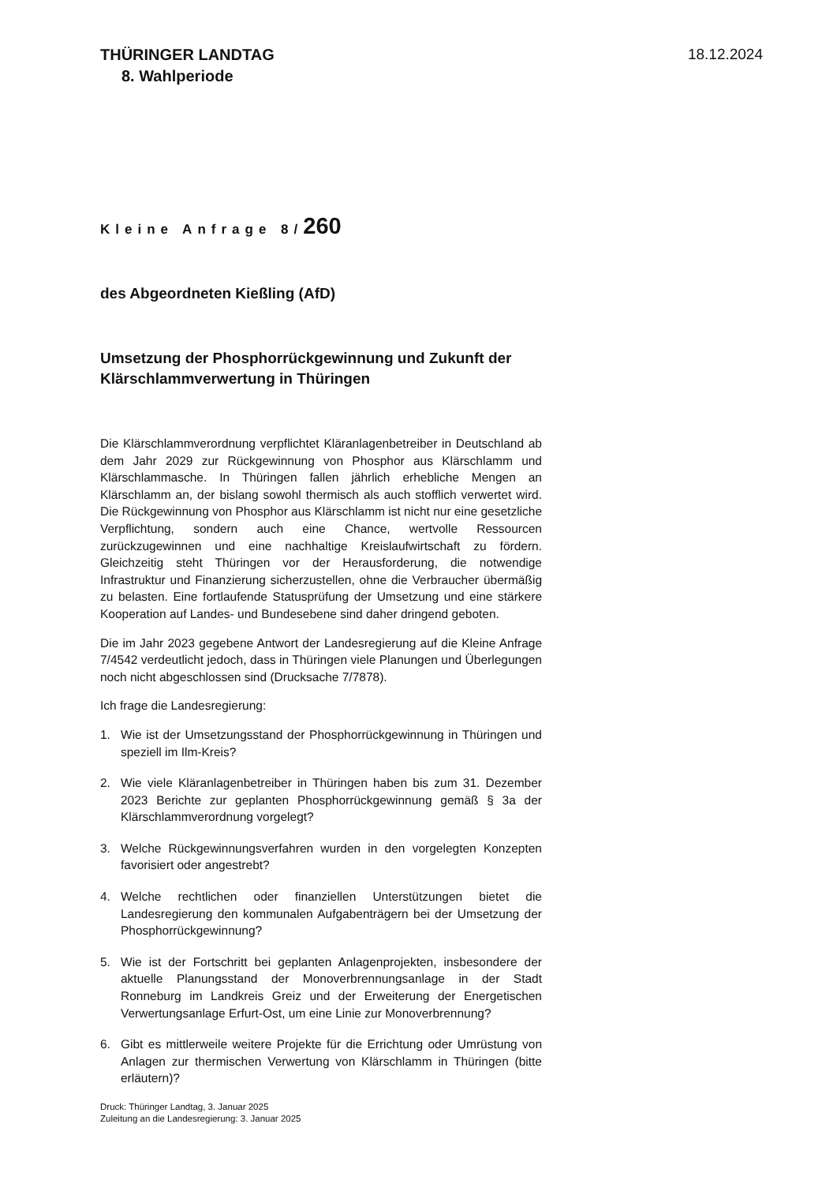THÜRINGER LANDTAG
8. Wahlperiode
18.12.2024
Kleine Anfrage 8/260
des Abgeordneten Kießling (AfD)
Umsetzung der Phosphorrückgewinnung und Zukunft der Klärschlammverwertung in Thüringen
Die Klärschlammverordnung verpflichtet Kläranlagenbetreiber in Deutschland ab dem Jahr 2029 zur Rückgewinnung von Phosphor aus Klärschlamm und Klärschlammasche. In Thüringen fallen jährlich erhebliche Mengen an Klärschlamm an, der bislang sowohl thermisch als auch stofflich verwertet wird. Die Rückgewinnung von Phosphor aus Klärschlamm ist nicht nur eine gesetzliche Verpflichtung, sondern auch eine Chance, wertvolle Ressourcen zurückzugewinnen und eine nachhaltige Kreislaufwirtschaft zu fördern. Gleichzeitig steht Thüringen vor der Herausforderung, die notwendige Infrastruktur und Finanzierung sicherzustellen, ohne die Verbraucher übermäßig zu belasten. Eine fortlaufende Statusprüfung der Umsetzung und eine stärkere Kooperation auf Landes- und Bundesebene sind daher dringend geboten.
Die im Jahr 2023 gegebene Antwort der Landesregierung auf die Kleine Anfrage 7/4542 verdeutlicht jedoch, dass in Thüringen viele Planungen und Überlegungen noch nicht abgeschlossen sind (Drucksache 7/7878).
Ich frage die Landesregierung:
1. Wie ist der Umsetzungsstand der Phosphorrückgewinnung in Thüringen und speziell im Ilm-Kreis?
2. Wie viele Kläranlagenbetreiber in Thüringen haben bis zum 31. Dezember 2023 Berichte zur geplanten Phosphorrückgewinnung gemäß § 3a der Klärschlammverordnung vorgelegt?
3. Welche Rückgewinnungsverfahren wurden in den vorgelegten Konzepten favorisiert oder angestrebt?
4. Welche rechtlichen oder finanziellen Unterstützungen bietet die Landesregierung den kommunalen Aufgabenträgern bei der Umsetzung der Phosphorrückgewinnung?
5. Wie ist der Fortschritt bei geplanten Anlagenprojekten, insbesondere der aktuelle Planungsstand der Monoverbrennungsanlage in der Stadt Ronneburg im Landkreis Greiz und der Erweiterung der Energetischen Verwertungsanlage Erfurt-Ost, um eine Linie zur Monoverbrennung?
6. Gibt es mittlerweile weitere Projekte für die Errichtung oder Umrüstung von Anlagen zur thermischen Verwertung von Klärschlamm in Thüringen (bitte erläutern)?
Druck: Thüringer Landtag, 3. Januar 2025
Zuleitung an die Landesregierung: 3. Januar 2025